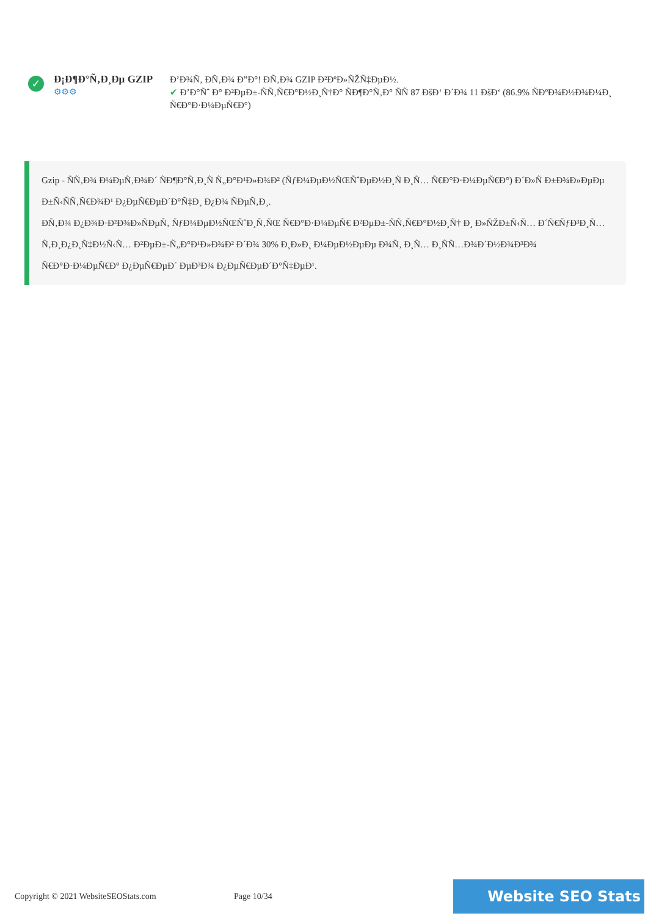✓
Đ¡Đ¶Đ°Ñ‚Đ¸Đµ GZIP
⚙⚙⚙
Đ’Đ¾Ñ‚ ĐÑ‚Đ¾ Đ”Đ°! ĐÑ‚Đ¾ GZIP Đ²ĐºĐ»ÑŽÑ‡ĐµĐ½.
✔ Đ’Đ°Ñˆ Đ° Đ²ĐµĐ±-ÑÑ‚Ñ€Đ°Đ½Đ¸Ñ†Đ° ÑĐ¶Đ°Ñ‚Đ° ÑÑ 87 ĐšĐ‘ Đ´Đ¾ 11 ĐšĐ‘ (86.9% ÑĐºĐ¾Đ½Đ¾Đ¼Đ¸ Ñ€Đ°Đ·Đ¼ĐµÑ€Đ°)
Gzip - ÑÑ‚Đ¾ Đ¼ĐµÑ‚Đ¾Đ´ ÑĐ¶Đ°Ñ‚Đ¸Ñ Ñ„Đ°Đ¹Đ»Đ¾Đ² (ÑƒĐ¼ĐµĐ½ÑŒÑˆĐµĐ½Đ¸Ñ Đ¸Ñ… Ñ€Đ°Đ·Đ¼ĐµÑ€Đ°) Đ´Đ»Ñ Đ±Đ¾Đ»ĐµĐµ Đ±Ñ‹ÑÑ‚Ñ€Đ¾Đ¹ Đ¿ĐµÑ€ĐµĐ´Đ°Ñ‡Đ¸ Đ¿Đ¾ ÑĐµÑ‚Đ¸.
ĐÑ‚Đ¾ Đ¿Đ¾Đ·Đ²Đ¾Đ»ÑĐµÑ‚ ÑƒĐ¼ĐµĐ½ÑŒÑˆĐ¸Ñ‚ÑŒ Ñ€Đ°Đ·Đ¼ĐµÑ€ Đ²ĐµĐ±-ÑÑ‚Ñ€Đ°Đ½Đ¸Ñ† Đ¸ Đ»ÑŽĐ±Ñ‹Ñ… Đ´Ñ€ÑƒĐ³Đ¸Ñ… Ñ‚Đ¸Đ¿Đ¸Ñ‡Đ½Ñ‹Ñ… Đ²ĐµĐ±-Ñ„Đ°Đ¹Đ»Đ¾Đ² Đ´Đ¾ 30% Đ¸Đ»Đ¸ Đ¼ĐµĐ½ĐµĐµ Đ¾Ñ‚ Đ¸Ñ… Đ¸ÑÑ…Đ¾Đ´Đ½Đ¾Đ³Đ¾ Ñ€Đ°Đ·Đ¼ĐµÑ€Đ° Đ¿ĐµÑ€ĐµĐ´ ĐµĐ³Đ¾ Đ¿ĐµÑ€ĐµĐ´Đ°Ñ‡ĐµĐ¹.
Copyright © 2021 WebsiteSEOStats.com
Page 10/34
Website SEO Stats